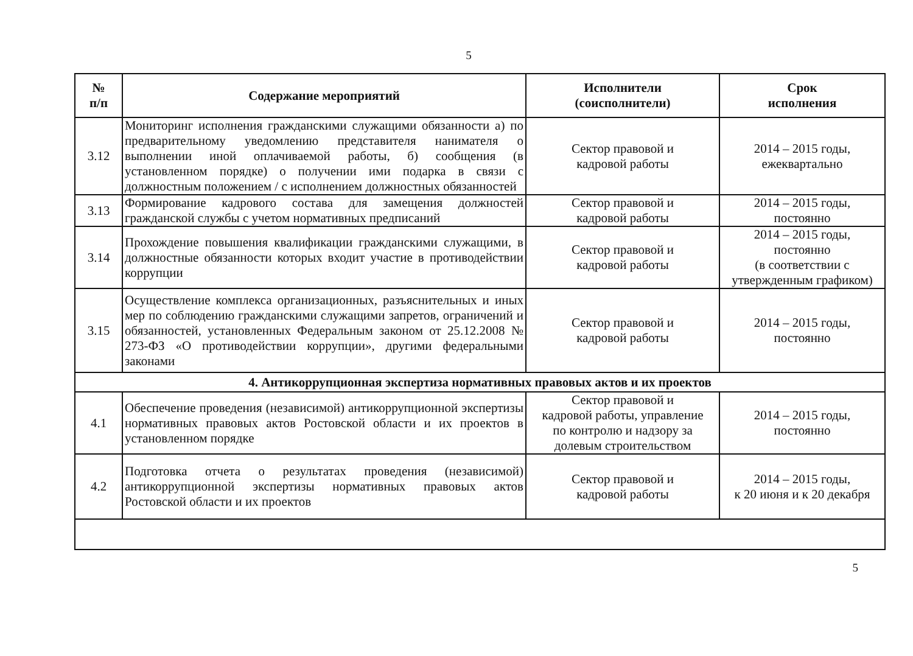5
| № п/п | Содержание мероприятий | Исполнители (соисполнители) | Срок исполнения |
| --- | --- | --- | --- |
| 3.12 | Мониторинг исполнения гражданскими служащими обязанности а) по предварительному уведомлению представителя нанимателя о выполнении иной оплачиваемой работы, б) сообщения (в установленном порядке) о получении ими подарка в связи с должностным положением / с исполнением должностных обязанностей | Сектор правовой и кадровой работы | 2014 – 2015 годы, ежеквартально |
| 3.13 | Формирование кадрового состава для замещения должностей гражданской службы с учетом нормативных предписаний | Сектор правовой и кадровой работы | 2014 – 2015 годы, постоянно |
| 3.14 | Прохождение повышения квалификации гражданскими служащими, в должностные обязанности которых входит участие в противодействии коррупции | Сектор правовой и кадровой работы | 2014 – 2015 годы, постоянно (в соответствии с утвержденным графиком) |
| 3.15 | Осуществление комплекса организационных, разъяснительных и иных мер по соблюдению гражданскими служащими запретов, ограничений и обязанностей, установленных Федеральным законом от 25.12.2008 № 273-ФЗ «О противодействии коррупции», другими федеральными законами | Сектор правовой и кадровой работы | 2014 – 2015 годы, постоянно |
| 4. Антикоррупционная экспертиза нормативных правовых актов и их проектов | | | |
| 4.1 | Обеспечение проведения (независимой) антикоррупционной экспертизы нормативных правовых актов Ростовской области и их проектов в установленном порядке | Сектор правовой и кадровой работы, управление по контролю и надзору за долевым строительством | 2014 – 2015 годы, постоянно |
| 4.2 | Подготовка отчета о результатах проведения (независимой) антикоррупционной экспертизы нормативных правовых актов Ростовской области и их проектов | Сектор правовой и кадровой работы | 2014 – 2015 годы, к 20 июня и к 20 декабря |
5